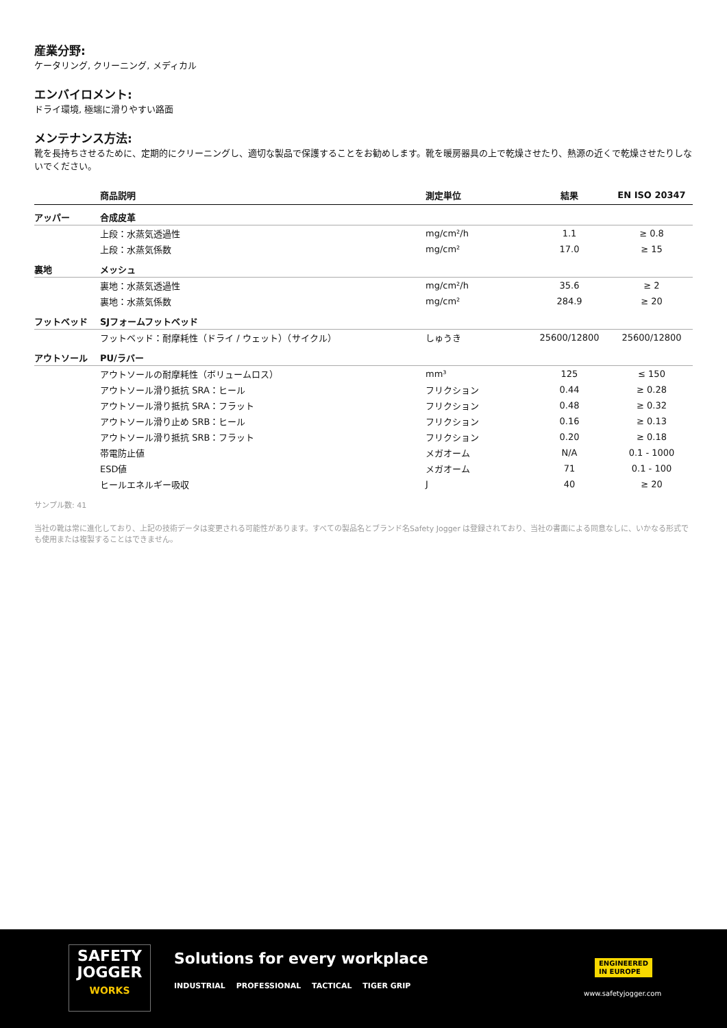産業分野:
ケータリング, クリーニング, メディカル
エンバイロメント:
ドライ環境, 極端に滑りやすい路面
メンテナンス方法:
靴を長持ちさせるために、定期的にクリーニングし、適切な製品で保護することをお勧めします。靴を暖房器具の上で乾燥させたり、熱源の近くで乾燥させたりしないでください。
| | 商品説明 | 測定単位 | 結果 | EN ISO 20347 |
| --- | --- | --- | --- | --- |
| アッパー | 合成皮革 | | | |
| | 上段：水蒸気透過性 | mg/cm²/h | 1.1 | ≥ 0.8 |
| | 上段：水蒸気係数 | mg/cm² | 17.0 | ≥ 15 |
| 裏地 | メッシュ | | | |
| | 裏地：水蒸気透過性 | mg/cm²/h | 35.6 | ≥ 2 |
| | 裏地：水蒸気係数 | mg/cm² | 284.9 | ≥ 20 |
| フットベッド | SJフォームフットベッド | | | |
| | フットベッド：耐摩耗性（ドライ / ウェット）（サイクル） | しゅうき | 25600/12800 | 25600/12800 |
| アウトソール | PU/ラバー | | | |
| | アウトソールの耐摩耗性（ボリュームロス） | mm³ | 125 | ≤ 150 |
| | アウトソール滑り抵抗 SRA：ヒール | フリクション | 0.44 | ≥ 0.28 |
| | アウトソール滑り抵抗 SRA：フラット | フリクション | 0.48 | ≥ 0.32 |
| | アウトソール滑り止め SRB：ヒール | フリクション | 0.16 | ≥ 0.13 |
| | アウトソール滑り抵抗 SRB：フラット | フリクション | 0.20 | ≥ 0.18 |
| | 帯電防止値 | メガオーム | N/A | 0.1 - 1000 |
| | ESD値 | メガオーム | 71 | 0.1 - 100 |
| | ヒールエネルギー吸収 | J | 40 | ≥ 20 |
サンプル数: 41
当社の靴は常に進化しており、上記の技術データは変更される可能性があります。すべての製品名とブランド名Safety Jogger は登録されており、当社の書面による同意なしに、いかなる形式でも使用または複製することはできません。
SAFETY
JOGGER
WORKS
Solutions for every workplace
INDUSTRIAL PROFESSIONAL TACTICAL TIGER GRIP
ENGINEERED
IN EUROPE
www.safetyjogger.com